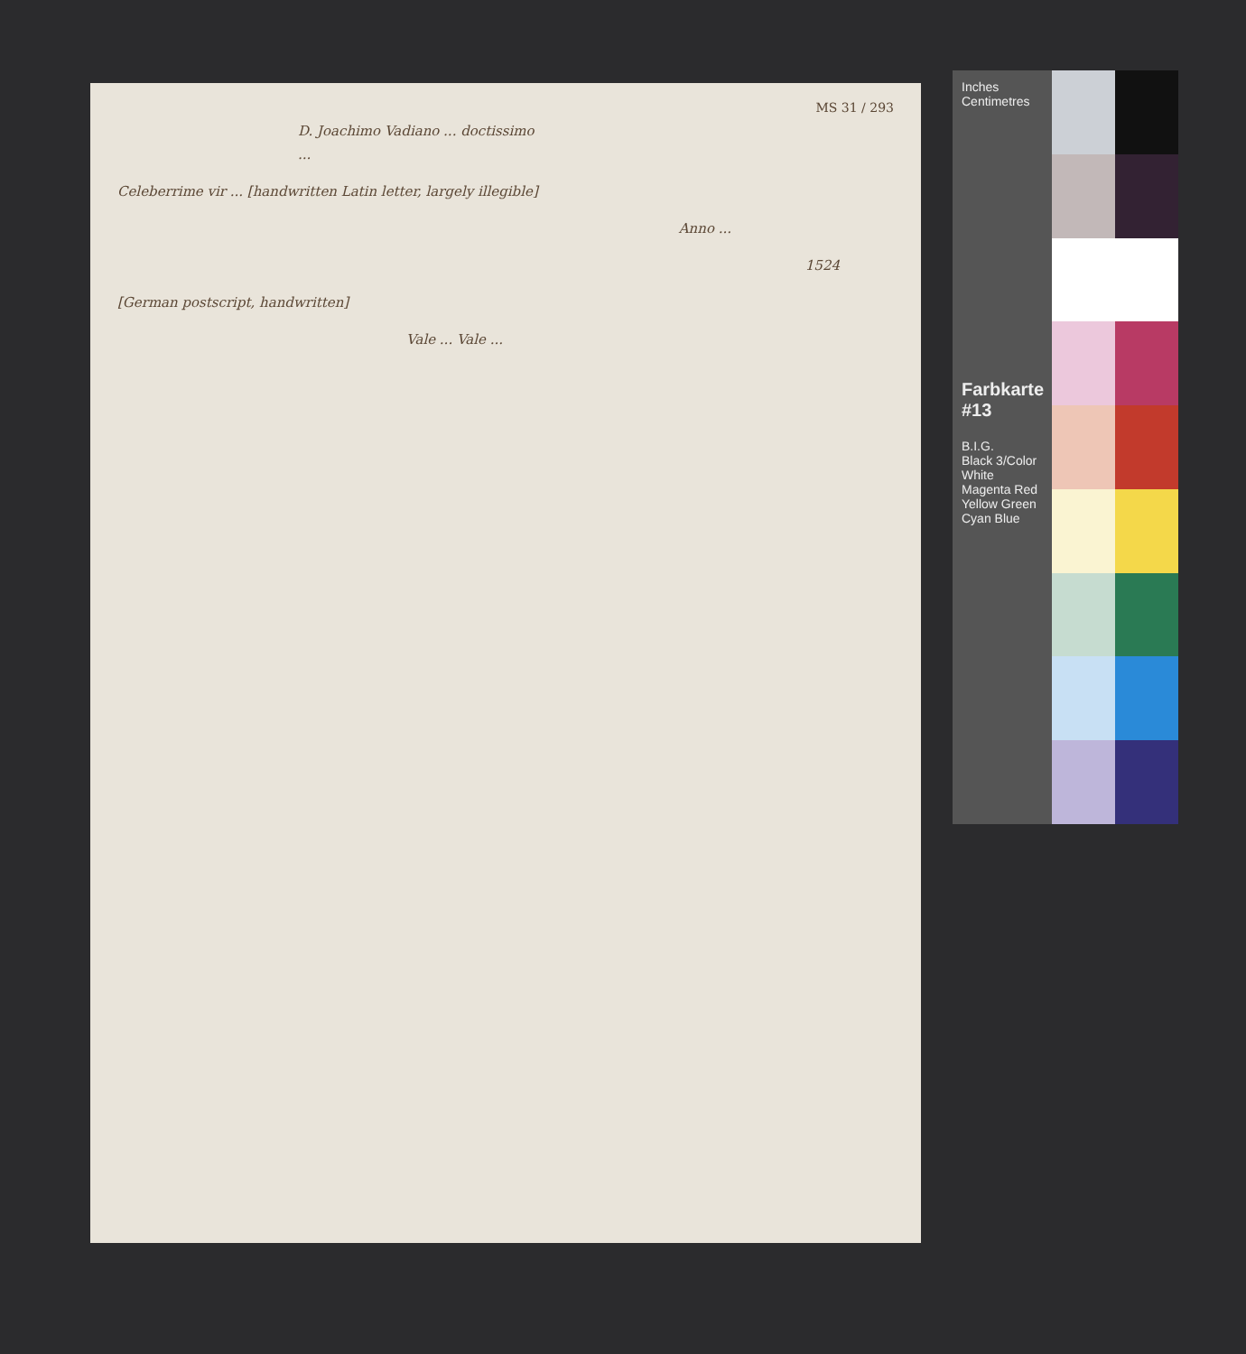MS 31 / 293
D. Joachimo Vadiano ... doctissimo
...
Celeberrime vir ... [handwritten Latin letter, largely illegible]
Anno ...
1524
[German postscript, handwritten]
Vale ... Vale ...
Inches Centimetres
Farbkarte #13
B.I.G.
Black 3/Color White Magenta Red Yellow Green Cyan Blue